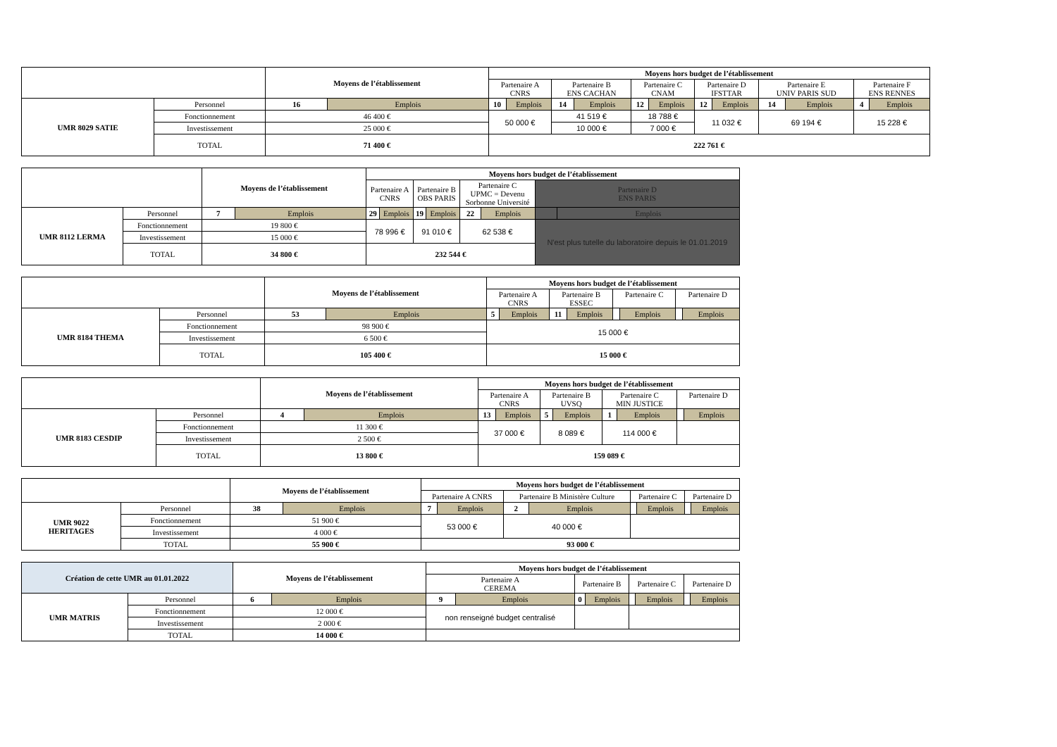| | | Moyens de l’établissement | | Moyens hors budget de l’établissement | | | | | | | | | | | |
| | | | | Partenaire A CNRS | | Partenaire B ENS CACHAN | | Partenaire C CNAM | | Partenaire D IFSTTAR | | Partenaire E UNIV PARIS SUD | | Partenaire F ENS RENNES | |
| UMR 8029 SATIE | Personnel | 16 | Emplois | 10 | Emplois | 14 | Emplois | 12 | Emplois | 12 | Emplois | 14 | Emplois | 4 | Emplois |
| | Fonctionnement | 46 400 € | | 50 000 € | | 41 519 € | | 18 788 € | | 11 032 € | | 69 194 € | | 15 228 € | |
| | Investissement | 25 000 € | | | | 10 000 € | | 7 000 € | | | | | | | |
| | TOTAL | 71 400 € | | 222 761 € | | | | | | | | | | | |
| | | Moyens de l’établissement | | Moyens hors budget de l’établissement | | | | | | | |
| | | | | Partenaire A CNRS | | Partenaire B OBS PARIS | | Partenaire C UPMC = Devenu Sorbonne Université | | Partenaire D ENS PARIS | |
| UMR 8112 LERMA | Personnel | 7 | Emplois | 29 | Emplois | 19 | Emplois | 22 | Emplois | | Emplois |
| | Fonctionnement | 19 800 € | | 78 996 € | | 91 010 € | | 62 538 € | | N'est plus tutelle du laboratoire depuis le 01.01.2019 | |
| | Investissement | 15 000 € | | | | | | | | | |
| | TOTAL | 34 800 € | | 232 544 € | | | | | | | |
| | | Moyens de l’établissement | | Moyens hors budget de l’établissement | | | | | | | |
| | | | | Partenaire A CNRS | | Partenaire B ESSEC | | Partenaire C | | Partenaire D | |
| UMR 8184 THEMA | Personnel | 53 | Emplois | 5 | Emplois | 11 | Emplois | | Emplois | | Emplois |
| | Fonctionnement | 98 900 € | | 15 000 € | | | | | | | |
| | Investissement | 6 500 € | | | | | | | | | |
| | TOTAL | 105 400 € | | 15 000 € | | | | | | | |
| | | Moyens de l’établissement | | Moyens hors budget de l’établissement | | | | | | | |
| | | | | Partenaire A CNRS | | Partenaire B UVSQ | | Partenaire C MIN JUSTICE | | Partenaire D | |
| UMR 8183 CESDIP | Personnel | 4 | Emplois | 13 | Emplois | 5 | Emplois | 1 | Emplois | | Emplois |
| | Fonctionnement | 11 300 € | | 37 000 € | | 8 089 € | | 114 000 € | | | |
| | Investissement | 2 500 € | | | | | | | | | |
| | TOTAL | 13 800 € | | 159 089 € | | | | | | | |
| | | Moyens de l’établissement | | Moyens hors budget de l’établissement | | | | | | | |
| | | | | Partenaire A CNRS | | Partenaire B Ministère Culture | | Partenaire C | | Partenaire D | |
| UMR 9022 HERITAGES | Personnel | 38 | Emplois | 7 | Emplois | 2 | Emplois | | Emplois | | Emplois |
| | Fonctionnement | 51 900 € | | 53 000 € | | 40 000 € | | | | | |
| | Investissement | 4 000 € | | | | | | | | | |
| | TOTAL | 55 900 € | | 93 000 € | | | | | | | |
| Création de cette UMR au 01.01.2022 | | Moyens de l’établissement | | Moyens hors budget de l’établissement | | | | | | | |
| | | | | Partenaire A CEREMA | | Partenaire B | | Partenaire C | | Partenaire D | |
| UMR MATRIS | Personnel | 6 | Emplois | 9 | Emplois | 0 | Emplois | | Emplois | | Emplois |
| | Fonctionnement | 12 000 € | | non renseigné budget centralisé | | | | | | | |
| | Investissement | 2 000 € | | | | | | | | | |
| | TOTAL | 14 000 € | | | | | | | | | |